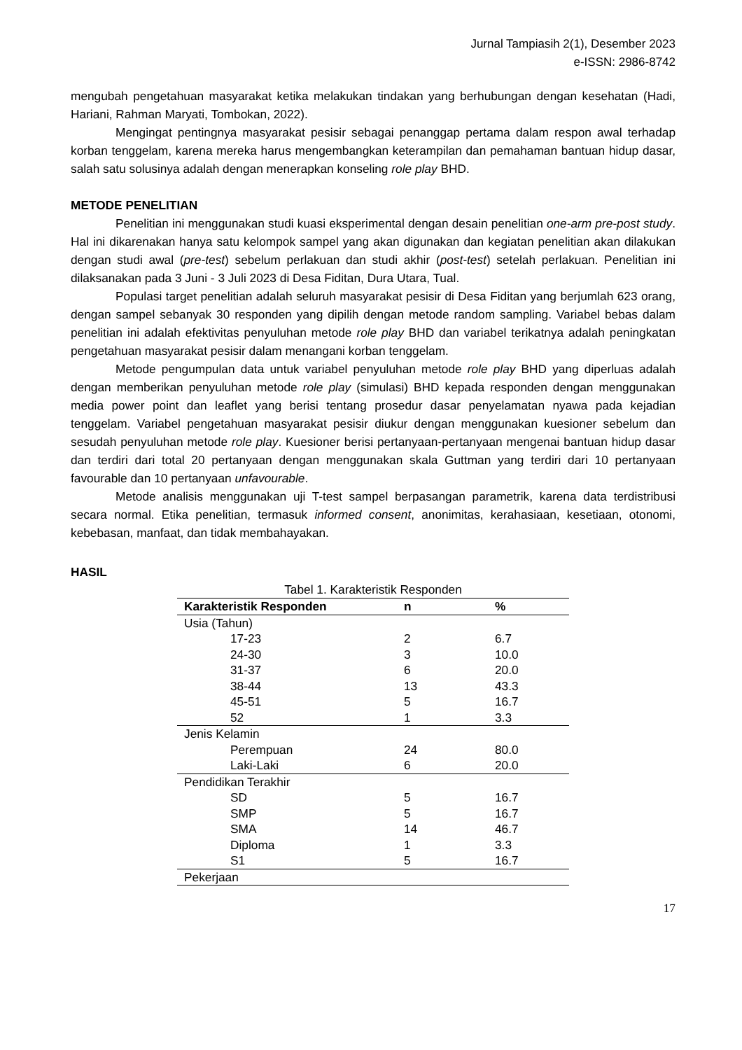Jurnal Tampiasih 2(1), Desember 2023
e-ISSN: 2986-8742
mengubah pengetahuan masyarakat ketika melakukan tindakan yang berhubungan dengan kesehatan (Hadi, Hariani, Rahman Maryati, Tombokan, 2022).
Mengingat pentingnya masyarakat pesisir sebagai penanggap pertama dalam respon awal terhadap korban tenggelam, karena mereka harus mengembangkan keterampilan dan pemahaman bantuan hidup dasar, salah satu solusinya adalah dengan menerapkan konseling role play BHD.
METODE PENELITIAN
Penelitian ini menggunakan studi kuasi eksperimental dengan desain penelitian one-arm pre-post study. Hal ini dikarenakan hanya satu kelompok sampel yang akan digunakan dan kegiatan penelitian akan dilakukan dengan studi awal (pre-test) sebelum perlakuan dan studi akhir (post-test) setelah perlakuan. Penelitian ini dilaksanakan pada 3 Juni - 3 Juli 2023 di Desa Fiditan, Dura Utara, Tual.
Populasi target penelitian adalah seluruh masyarakat pesisir di Desa Fiditan yang berjumlah 623 orang, dengan sampel sebanyak 30 responden yang dipilih dengan metode random sampling. Variabel bebas dalam penelitian ini adalah efektivitas penyuluhan metode role play BHD dan variabel terikatnya adalah peningkatan pengetahuan masyarakat pesisir dalam menangani korban tenggelam.
Metode pengumpulan data untuk variabel penyuluhan metode role play BHD yang diperluas adalah dengan memberikan penyuluhan metode role play (simulasi) BHD kepada responden dengan menggunakan media power point dan leaflet yang berisi tentang prosedur dasar penyelamatan nyawa pada kejadian tenggelam. Variabel pengetahuan masyarakat pesisir diukur dengan menggunakan kuesioner sebelum dan sesudah penyuluhan metode role play. Kuesioner berisi pertanyaan-pertanyaan mengenai bantuan hidup dasar dan terdiri dari total 20 pertanyaan dengan menggunakan skala Guttman yang terdiri dari 10 pertanyaan favourable dan 10 pertanyaan unfavourable.
Metode analisis menggunakan uji T-test sampel berpasangan parametrik, karena data terdistribusi secara normal. Etika penelitian, termasuk informed consent, anonimitas, kerahasiaan, kesetiaan, otonomi, kebebasan, manfaat, dan tidak membahayakan.
HASIL
Tabel 1. Karakteristik Responden
| Karakteristik Responden | n | % |
| --- | --- | --- |
| Usia (Tahun) | | |
| 17-23 | 2 | 6.7 |
| 24-30 | 3 | 10.0 |
| 31-37 | 6 | 20.0 |
| 38-44 | 13 | 43.3 |
| 45-51 | 5 | 16.7 |
| 52 | 1 | 3.3 |
| Jenis Kelamin | | |
| Perempuan | 24 | 80.0 |
| Laki-Laki | 6 | 20.0 |
| Pendidikan Terakhir | | |
| SD | 5 | 16.7 |
| SMP | 5 | 16.7 |
| SMA | 14 | 46.7 |
| Diploma | 1 | 3.3 |
| S1 | 5 | 16.7 |
| Pekerjaan | | |
17